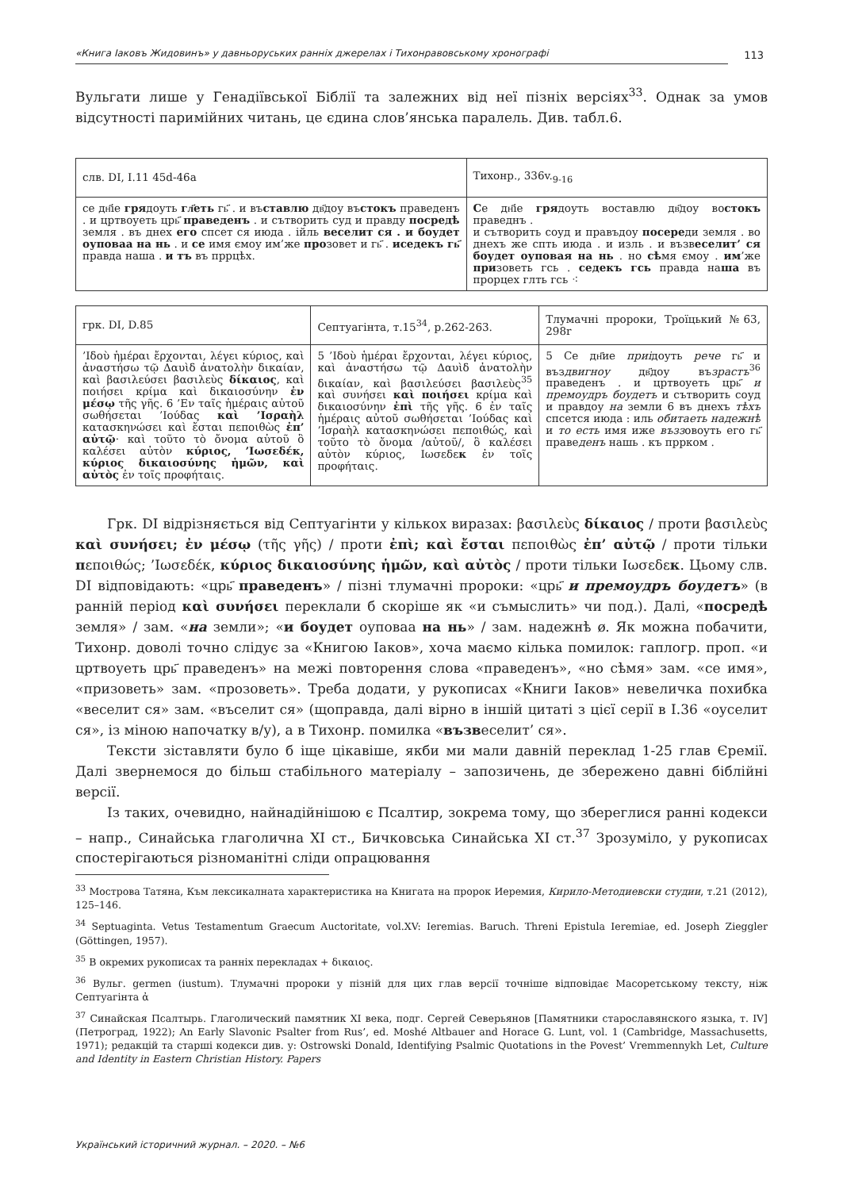«Книга Іаковъ Жидовинъ» у давньоруських ранніх джерелах і Тихонравовському хронографі
113
Вульгати лише у Генадіївської Біблії та залежних від неї пізніх версіях<sup>33</sup>. Однак за умов відсутності паримійних читань, це єдина слов’янська паралель. Див. табл.6.
| слв. DI, I.11 45d-46a | Тихонр., 336v.<sub>9-16</sub> |
| се дн҃іе гря доуть гл҃еть гь҃ . и въ ставлю дв҃доу въ стокъ праведенъ . и цртвоуеть црь҃ праведенъ . и сътворить суд и правду посредѣ земля . въ днех его спсет ся июда . ійль веселит ся . и боудет оуповаа на нь . и се имя ємоу им’же про зовет и гь҃ . иседекъ гь҃ правда наша . и тъ въ пррцѣх. | С е дн҃іе гря доуть воставлю дв҃доу во стокъ праведнъ . и сътворить соуд и правъдоу посере ди земля . во днехъ же спть июда . и изль . и възв еселит’ ся боудет оуповая на нь . но сѣ мя ємоу . им ’же при зоветь гсь . седекъ гсь правда на ша въ прорцех глть гсь ⁖ |
| грк. DI, D.85 | Септуагінта, т.15<sup>34</sup>, p.262-263. | Тлумачні пророки, Троїцький №63, 298r |
| ’Ιδοὺ ἡμέραι ἔρχονται, λέγει κύριος, καὶ ἀναστήσω τῷ Δαυὶδ ἀνατολὴν δικαίαν, καὶ βασιλεύσει βασιλεὺς δίκαιος , καὶ ποιήσει κρίμα καὶ δικαιοσύνην ἐν μέσῳ τῆς γῆς. 6 ’Εν ταῖς ἡμέραις αὐτοῦ σωθήσεται ’Ιούδας καὶ ’Ισραὴλ κατασκηνώσει καὶ ἔσται πεποιθὼς ἐπ’ αὐτῷ · καὶ τοῦτο τὸ ὄνομα αὐτοῦ ὃ καλέσει αὐτὸν κύριος, ’Ιωσεδέκ, κύριος δικαιοσύνης ἡμῶν, καὶ αὐτὸς ἐν τοῖς προφήταις. | 5 ’Ιδοὺ ἡμέραι ἔρχονται, λέγει κύριος, καὶ ἀναστήσω τῷ Δαυὶδ ἀνατολὴν δικαίαν, καὶ βασιλεύσει βασιλεὺς<sup>35</sup> καὶ συνήσει καὶ ποιήσει κρίμα καὶ δικαιοσύνην ἐπὶ τῆς γῆς. 6 ἐν ταῖς ἡμέραις αὐτοῦ σωθήσεται ’Ιούδας καὶ ’Ισραὴλ κατασκηνώσει πεποιθώς, καὶ τοῦτο τὸ ὄνομα /αὐτοῦ/, ὃ καλέσει αὐτὸν κύριος, Ιωσεδε κ ἐν τοῖς προφήταις. | 5 Се дн҃ие приі доуть рече гь҃ и въз двигноу дв҃доу въ зрастъ<sup>36</sup> праведенъ . и цртвоуеть црь҃ и премоудръ боудетъ и сътворить соуд и правдоу на земли 6 въ днехъ тѣхъ спсется июда : иль обитаеть надежнѣ и то есть имя иже възз овоуть его гь҃ праве денъ нашь . къ пррком . |
Грк. DI відрізняється від Септуагінти у кількох виразах: βασιλεὺς δίκαιος / проти βασιλεὺς καὶ συνήσει; ἐν μέσῳ (τῆς γῆς) / проти ἐπὶ; καὶ ἔσται πεποιθὼς ἐπ’ αὐτῷ / проти тільки πεποιθώς; ’Ιωσεδέκ, κύριος δικαιοσύνης ἡμῶν, καὶ αὐτὸς / проти тільки Ιωσεδεκ. Цьому слв. DI відповідають: «црь҃ праведенъ» / пізні тлумачні пророки: «црь҃ и премоудръ боудетъ» (в ранній період καὶ συνήσει переклали б скоріше як «и съмыслить» чи под.). Далі, «посредѣ земля» / зам. «на земли»; «и боудет оуповаа на нь» / зам. надежнѣ ø. Як можна побачити, Тихонр. доволі точно слідує за «Книгою Іаков», хоча маємо кілька помилок: гаплогр. проп. «и цртвоуеть црь҃ праведенъ» на межі повторення слова «праведенъ», «но сѣмя» зам. «се имя», «призоветь» зам. «прозоветь». Треба додати, у рукописах «Книги Іаков» невеличка похибка «веселит ся» зам. «въселит ся» (щоправда, далі вірно в іншій цитаті з цієї серії в І.36 «оуселит ся», із міною напочатку в/у), а в Тихонр. помилка «възвеселит’ ся».
Тексти зіставляти було б іще цікавіше, якби ми мали давній переклад 1-25 глав Єремії. Далі звернемося до більш стабільного матеріалу – запозичень, де збережено давні біблійні версії.
Із таких, очевидно, найнадійнішою є Псалтир, зокрема тому, що збереглися ранні кодекси – напр., Синайська глаголична XI ст., Бичковська Синайська XI ст.<sup>37</sup> Зрозуміло, у рукописах спостерігаються різноманітні сліди опрацювання
<sup>33</sup> Мострова Татяна, Към лексикалната характеристика на Книгата на пророк Иеремия, Кирило-Методиевски студии, т.21 (2012), 125–146.
<sup>34</sup> Septuaginta. Vetus Testamentum Graecum Auctoritate, vol.XV: Ieremias. Baruch. Threni Epistula Ieremiae, ed. Joseph Zieggler (Göttingen, 1957).
<sup>35</sup> В окремих рукописах та ранніх перекладах + δικαιος.
<sup>36</sup> Вульг. germen (iustum). Тлумачні пророки у пізній для цих глав версії точніше відповідає Масоретському тексту, ніж Септуагінта ἀ
<sup>37</sup> Синайская Псалтырь. Глаголический памятник XI века, подг. Сергей Северьянов [Памятники старославянского языка, т. IV] (Петроград, 1922); An Early Slavonic Psalter from Rus’, ed. Moshé Altbauer and Horace G. Lunt, vol. 1 (Cambridge, Massachusetts, 1971); редакцій та старші кодекси див. у: Ostrowski Donald, Identifying Psalmic Quotations in the Povest’ Vremmennykh Let, Culture and Identity in Eastern Christian History. Papers
Український історичний журнал. – 2020. – №6